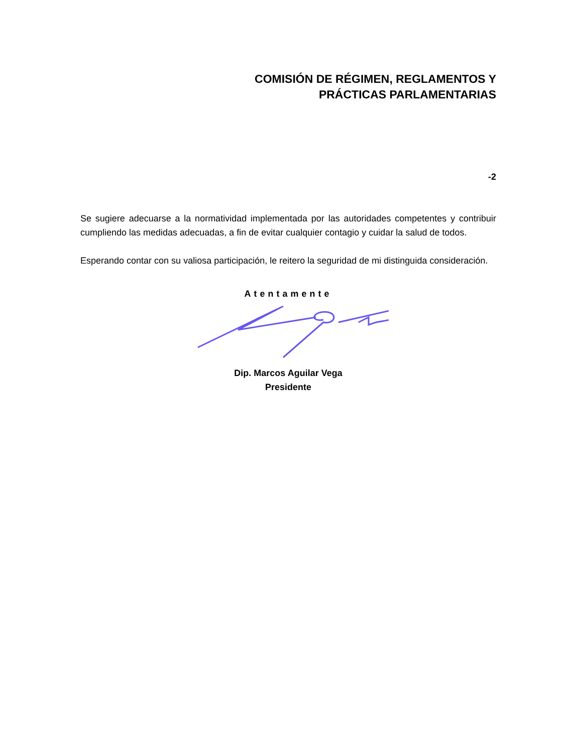COMISIÓN DE RÉGIMEN, REGLAMENTOS Y
PRÁCTICAS PARLAMENTARIAS
-2
Se sugiere adecuarse a la normatividad implementada por las autoridades competentes y contribuir cumpliendo las medidas adecuadas, a fin de evitar cualquier contagio y cuidar la salud de todos.
Esperando contar con su valiosa participación, le reitero la seguridad de mi distinguida consideración.
Atentamente
Dip. Marcos Aguilar Vega
Presidente